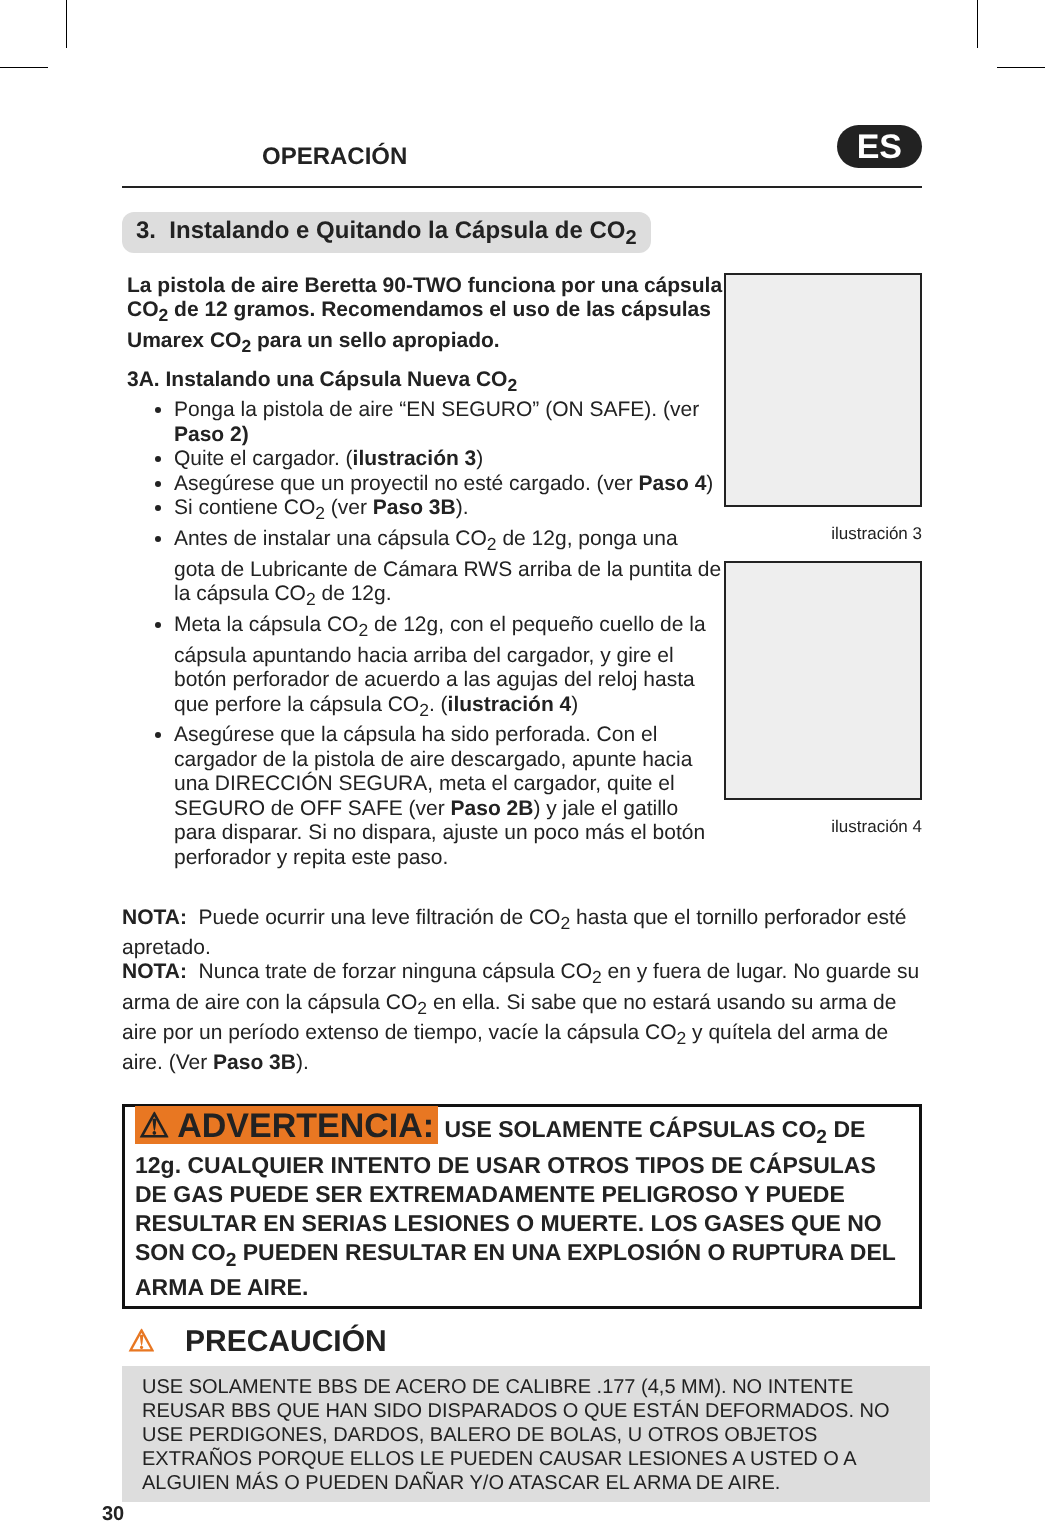OPERACIÓN
ES
3. Instalando e Quitando la Cápsula de CO<sub>2</sub>
La pistola de aire Beretta 90-TWO funciona por una cápsula CO<sub>2</sub> de 12 gramos. Recomendamos el uso de las cápsulas Umarex CO<sub>2</sub> para un sello apropiado.
3A. Instalando una Cápsula Nueva CO<sub>2</sub>
Ponga la pistola de aire “EN SEGURO” (ON SAFE). (ver Paso 2)
Quite el cargador. (ilustración 3)
Asegúrese que un proyectil no esté cargado. (ver Paso 4)
Si contiene CO<sub>2</sub> (ver Paso 3B).
Antes de instalar una cápsula CO<sub>2</sub> de 12g, ponga una gota de Lubricante de Cámara RWS arriba de la puntita de la cápsula CO<sub>2</sub> de 12g.
Meta la cápsula CO<sub>2</sub> de 12g, con el pequeño cuello de la cápsula apuntando hacia arriba del cargador, y gire el botón perforador de acuerdo a las agujas del reloj hasta que perfore la cápsula CO<sub>2</sub>. (ilustración 4)
Asegúrese que la cápsula ha sido perforada. Con el cargador de la pistola de aire descargado, apunte hacia una DIRECCIÓN SEGURA, meta el cargador, quite el SEGURO de OFF SAFE (ver Paso 2B) y jale el gatillo para disparar. Si no dispara, ajuste un poco más el botón perforador y repita este paso.
ilustración 3
ilustración 4
NOTA: Puede ocurrir una leve filtración de CO<sub>2</sub> hasta que el tornillo perforador esté apretado.
NOTA: Nunca trate de forzar ninguna cápsula CO<sub>2</sub> en y fuera de lugar. No guarde su arma de aire con la cápsula CO<sub>2</sub> en ella. Si sabe que no estará usando su arma de aire por un período extenso de tiempo, vacíe la cápsula CO<sub>2</sub> y quítela del arma de aire. (Ver Paso 3B).
⚠ ADVERTENCIA: USE SOLAMENTE CÁPSULAS CO<sub>2</sub> DE 12g. CUALQUIER INTENTO DE USAR OTROS TIPOS DE CÁPSULAS DE GAS PUEDE SER EXTREMADAMENTE PELIGROSO Y PUEDE RESULTAR EN SERIAS LESIONES O MUERTE. LOS GASES QUE NO SON CO<sub>2</sub> PUEDEN RESULTAR EN UNA EXPLOSIÓN O RUPTURA DEL ARMA DE AIRE.
⚠ PRECAUCIÓN
USE SOLAMENTE BBS DE ACERO DE CALIBRE .177 (4,5 MM). NO INTENTE REUSAR BBS QUE HAN SIDO DISPARADOS O QUE ESTÁN DEFORMADOS. NO USE PERDIGONES, DARDOS, BALERO DE BOLAS, U OTROS OBJETOS EXTRAÑOS PORQUE ELLOS LE PUEDEN CAUSAR LESIONES A USTED O A ALGUIEN MÁS O PUEDEN DAÑAR Y/O ATASCAR EL ARMA DE AIRE.
30